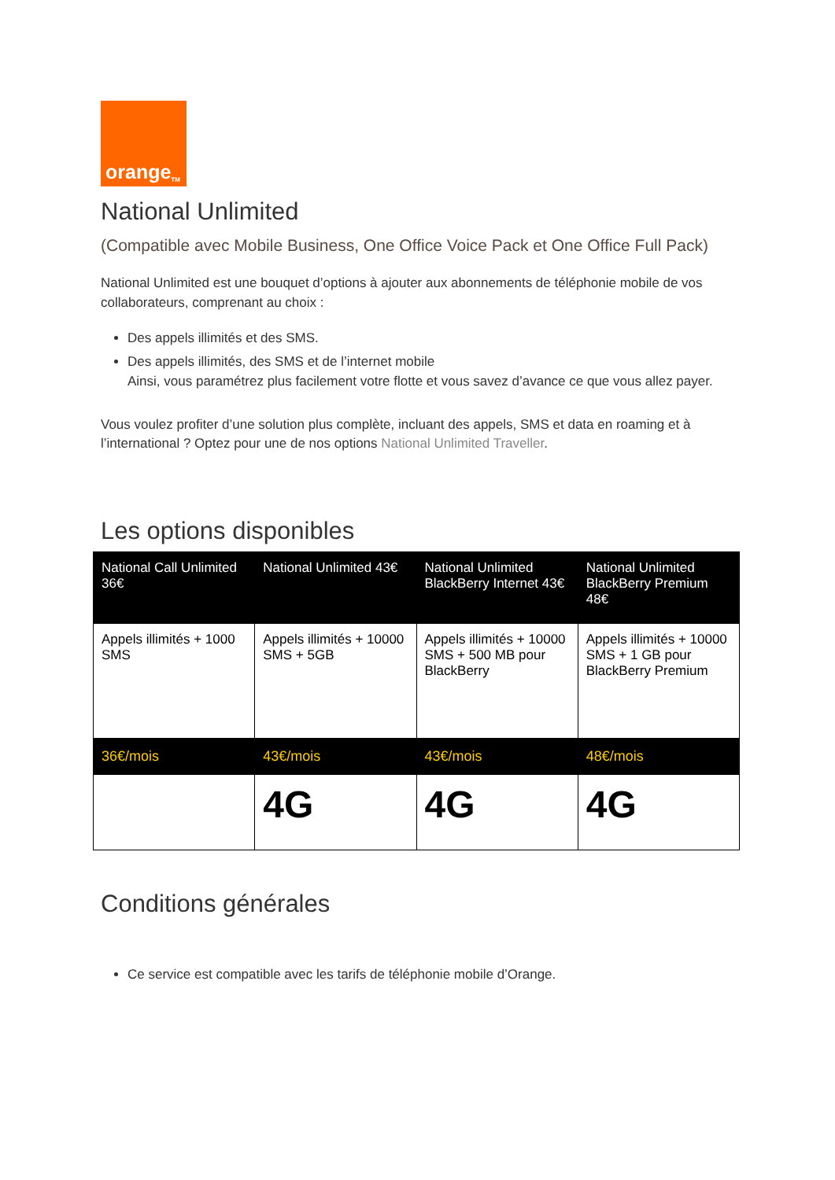orange<sup>TM</sup>
National Unlimited
(Compatible avec Mobile Business, One Office Voice Pack et One Office Full Pack)
National Unlimited est une bouquet d’options à ajouter aux abonnements de téléphonie mobile de vos collaborateurs, comprenant au choix :
Des appels illimités et des SMS.
Des appels illimités, des SMS et de l’internet mobile
Ainsi, vous paramétrez plus facilement votre flotte et vous savez d’avance ce que vous allez payer.
Vous voulez profiter d’une solution plus complète, incluant des appels, SMS et data en roaming et à l’international ? Optez pour une de nos options National Unlimited Traveller.
Les options disponibles
| National Call Unlimited 36€ | National Unlimited 43€ | National Unlimited BlackBerry Internet 43€ | National Unlimited BlackBerry Premium 48€ |
| --- | --- | --- | --- |
| Appels illimités + 1000 SMS | Appels illimités + 10000 SMS + 5GB | Appels illimités + 10000 SMS + 500 MB pour BlackBerry | Appels illimités + 10000 SMS + 1 GB pour BlackBerry Premium |
| 36€/mois | 43€/mois | 43€/mois | 48€/mois |
| | 4G | 4G | 4G |
Conditions générales
Ce service est compatible avec les tarifs de téléphonie mobile d’Orange.